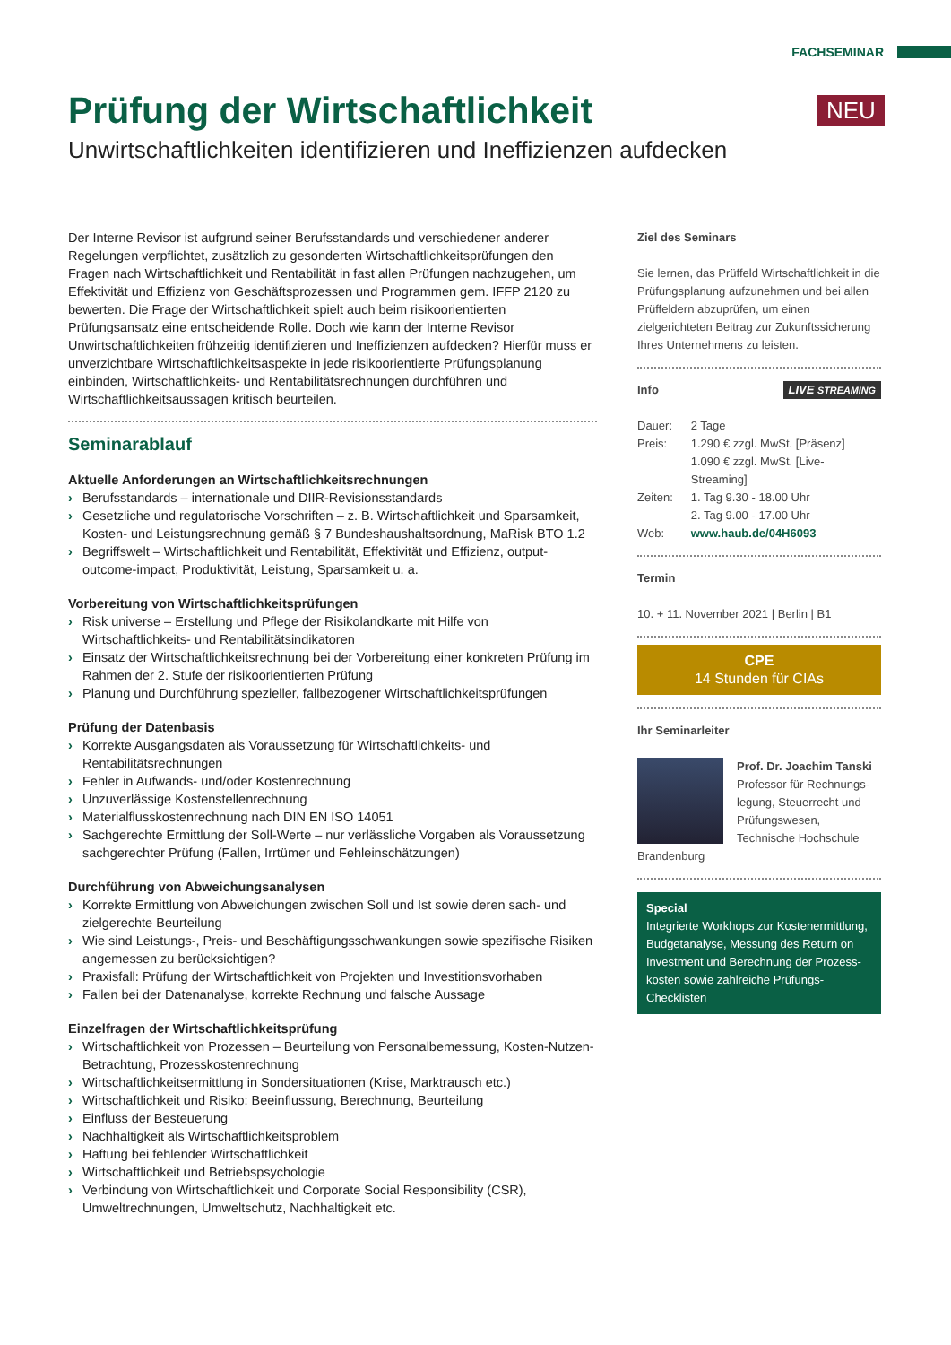FACHSEMINAR
Prüfung der Wirtschaftlichkeit NEU
Unwirtschaftlichkeiten identifizieren und Ineffizienzen aufdecken
Der Interne Revisor ist aufgrund seiner Berufsstandards und verschiedener anderer Regelungen verpflichtet, zusätzlich zu gesonderten Wirtschaftlichkeitsprüfungen den Fragen nach Wirtschaftlichkeit und Rentabilität in fast allen Prüfungen nachzugehen, um Effektivität und Effizienz von Geschäftsprozessen und Programmen gem. IFFP 2120 zu bewerten. Die Frage der Wirtschaftlichkeit spielt auch beim risikoorientierten Prüfungsansatz eine entscheidende Rolle. Doch wie kann der Interne Revisor Unwirtschaftlichkeiten frühzeitig identifizieren und Ineffizienzen aufdecken? Hierfür muss er unverzichtbare Wirtschaftlichkeitsaspekte in jede risikoorientierte Prüfungsplanung einbinden, Wirtschaftlichkeits- und Rentabilitätsrechnungen durchführen und Wirtschaftlichkeitsaussagen kritisch beurteilen.
Seminarablauf
Aktuelle Anforderungen an Wirtschaftlichkeitsrechnungen
› Berufsstandards – internationale und DIIR-Revisionsstandards
› Gesetzliche und regulatorische Vorschriften – z. B. Wirtschaftlichkeit und Sparsamkeit, Kosten- und Leistungsrechnung gemäß § 7 Bundeshaushaltsordnung, MaRisk BTO 1.2
› Begriffswelt – Wirtschaftlichkeit und Rentabilität, Effektivität und Effizienz, output-outcome-impact, Produktivität, Leistung, Sparsamkeit u. a.
Vorbereitung von Wirtschaftlichkeitsprüfungen
› Risk universe – Erstellung und Pflege der Risikolandkarte mit Hilfe von Wirtschaftlichkeits- und Rentabilitätsindikatoren
› Einsatz der Wirtschaftlichkeitsrechnung bei der Vorbereitung einer konkreten Prüfung im Rahmen der 2. Stufe der risikoorientierten Prüfung
› Planung und Durchführung spezieller, fallbezogener Wirtschaftlichkeitsprüfungen
Prüfung der Datenbasis
› Korrekte Ausgangsdaten als Voraussetzung für Wirtschaftlichkeits- und Rentabilitätsrechnungen
› Fehler in Aufwands- und/oder Kostenrechnung
› Unzuverlässige Kostenstellenrechnung
› Materialflusskostenrechnung nach DIN EN ISO 14051
› Sachgerechte Ermittlung der Soll-Werte – nur verlässliche Vorgaben als Voraussetzung sachgerechter Prüfung (Fallen, Irrtümer und Fehleinschätzungen)
Durchführung von Abweichungsanalysen
› Korrekte Ermittlung von Abweichungen zwischen Soll und Ist sowie deren sach- und zielgerechte Beurteilung
› Wie sind Leistungs-, Preis- und Beschäftigungsschwankungen sowie spezifische Risiken angemessen zu berücksichtigen?
› Praxisfall: Prüfung der Wirtschaftlichkeit von Projekten und Investitionsvorhaben
› Fallen bei der Datenanalyse, korrekte Rechnung und falsche Aussage
Einzelfragen der Wirtschaftlichkeitsprüfung
› Wirtschaftlichkeit von Prozessen – Beurteilung von Personalbemessung, Kosten-Nutzen-Betrachtung, Prozesskostenrechnung
› Wirtschaftlichkeitsermittlung in Sondersituationen (Krise, Marktrausch etc.)
› Wirtschaftlichkeit und Risiko: Beeinflussung, Berechnung, Beurteilung
› Einfluss der Besteuerung
› Nachhaltigkeit als Wirtschaftlichkeitsproblem
› Haftung bei fehlender Wirtschaftlichkeit
› Wirtschaftlichkeit und Betriebspsychologie
› Verbindung von Wirtschaftlichkeit und Corporate Social Responsibility (CSR), Umweltrechnungen, Umweltschutz, Nachhaltigkeit etc.
Ziel des Seminars
Sie lernen, das Prüffeld Wirtschaftlichkeit in die Prüfungsplanung aufzunehmen und bei allen Prüffeldern abzuprüfen, um einen zielgerichteten Beitrag zur Zukunftssicherung Ihres Unternehmens zu leisten.
Info LIVE STREAMING
| Dauer: | 2 Tage |
| Preis: | 1.290 € zzgl. MwSt. [Präsenz] 1.090 € zzgl. MwSt. [Live-Streaming] |
| Zeiten: | 1. Tag 9.30 - 18.00 Uhr 2. Tag 9.00 - 17.00 Uhr |
| Web: | www.haub.de/04H6093 |
Termin
10. + 11. November 2021 | Berlin | B1
CPE
14 Stunden für CIAs
Ihr Seminarleiter
Prof. Dr. Joachim Tanski
Professor für Rechnungs-legung, Steuerrecht und Prüfungswesen, Technische Hochschule Brandenburg
Special
Integrierte Workhops zur Kostenermittlung, Budgetanalyse, Messung des Return on Investment und Berechnung der Prozess-kosten sowie zahlreiche Prüfungs-Checklisten